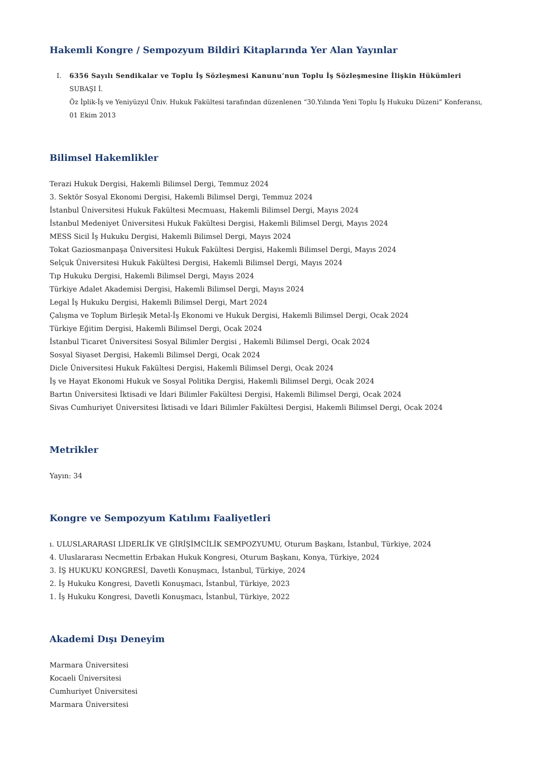Hakemli Kongre / Sempozyum Bildiri Kitaplarında Yer Alan Yayınlar
I. 6356 Sayılı Sendikalar ve Toplu İş Sözleşmesi Kanunu’nun Toplu İş Sözleşmesine İlişkin Hükümleri
SUBAŞI İ.
Öz İplik-İş ve Yeniyüzyıl Üniv. Hukuk Fakültesi tarafından düzenlenen “30.Yılında Yeni Toplu İş Hukuku Düzeni” Konferansı, 01 Ekim 2013
Bilimsel Hakemlikler
Terazi Hukuk Dergisi, Hakemli Bilimsel Dergi, Temmuz 2024
3. Sektör Sosyal Ekonomi Dergisi, Hakemli Bilimsel Dergi, Temmuz 2024
İstanbul Üniversitesi Hukuk Fakültesi Mecmuası, Hakemli Bilimsel Dergi, Mayıs 2024
İstanbul Medeniyet Üniversitesi Hukuk Fakültesi Dergisi, Hakemli Bilimsel Dergi, Mayıs 2024
MESS Sicil İş Hukuku Dergisi, Hakemli Bilimsel Dergi, Mayıs 2024
Tokat Gaziosmanpaşa Üniversitesi Hukuk Fakültesi Dergisi, Hakemli Bilimsel Dergi, Mayıs 2024
Selçuk Üniversitesi Hukuk Fakültesi Dergisi, Hakemli Bilimsel Dergi, Mayıs 2024
Tıp Hukuku Dergisi, Hakemli Bilimsel Dergi, Mayıs 2024
Türkiye Adalet Akademisi Dergisi, Hakemli Bilimsel Dergi, Mayıs 2024
Legal İş Hukuku Dergisi, Hakemli Bilimsel Dergi, Mart 2024
Çalışma ve Toplum Birleşik Metal-İş Ekonomi ve Hukuk Dergisi, Hakemli Bilimsel Dergi, Ocak 2024
Türkiye Eğitim Dergisi, Hakemli Bilimsel Dergi, Ocak 2024
İstanbul Ticaret Üniversitesi Sosyal Bilimler Dergisi , Hakemli Bilimsel Dergi, Ocak 2024
Sosyal Siyaset Dergisi, Hakemli Bilimsel Dergi, Ocak 2024
Dicle Üniversitesi Hukuk Fakültesi Dergisi, Hakemli Bilimsel Dergi, Ocak 2024
İş ve Hayat Ekonomi Hukuk ve Sosyal Politika Dergisi, Hakemli Bilimsel Dergi, Ocak 2024
Bartın Üniversitesi İktisadi ve İdari Bilimler Fakültesi Dergisi, Hakemli Bilimsel Dergi, Ocak 2024
Sivas Cumhuriyet Üniversitesi İktisadi ve İdari Bilimler Fakültesi Dergisi, Hakemli Bilimsel Dergi, Ocak 2024
Metrikler
Yayın: 34
Kongre ve Sempozyum Katılımı Faaliyetleri
ı. ULUSLARARASI LİDERLİK VE GİRİŞİMCİLİK SEMPOZYUMU, Oturum Başkanı, İstanbul, Türkiye, 2024
4. Uluslararası Necmettin Erbakan Hukuk Kongresi, Oturum Başkanı, Konya, Türkiye, 2024
3. İŞ HUKUKU KONGRESİ, Davetli Konuşmacı, İstanbul, Türkiye, 2024
2. İş Hukuku Kongresi, Davetli Konuşmacı, İstanbul, Türkiye, 2023
1. İş Hukuku Kongresi, Davetli Konuşmacı, İstanbul, Türkiye, 2022
Akademi Dışı Deneyim
Marmara Üniversitesi
Kocaeli Üniversitesi
Cumhuriyet Üniversitesi
Marmara Üniversitesi